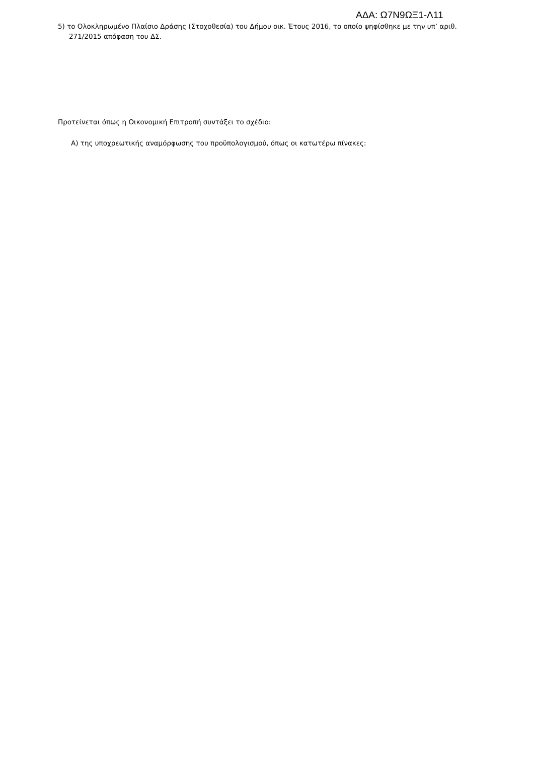ΑΔΑ: Ω7Ν9ΩΞ1-Λ11
5) το Ολοκληρωμένο Πλαίσιο Δράσης (Στοχοθεσία) του Δήμου οικ. Έτους 2016, το οποίο ψηφίσθηκε με την υπ’ αριθ. 271/2015 απόφαση του ΔΣ.
Προτείνεται όπως η Οικονομική Επιτροπή συντάξει το σχέδιο:
Α) της υποχρεωτικής αναμόρφωσης του προϋπολογισμού, όπως οι κατωτέρω πίνακες: